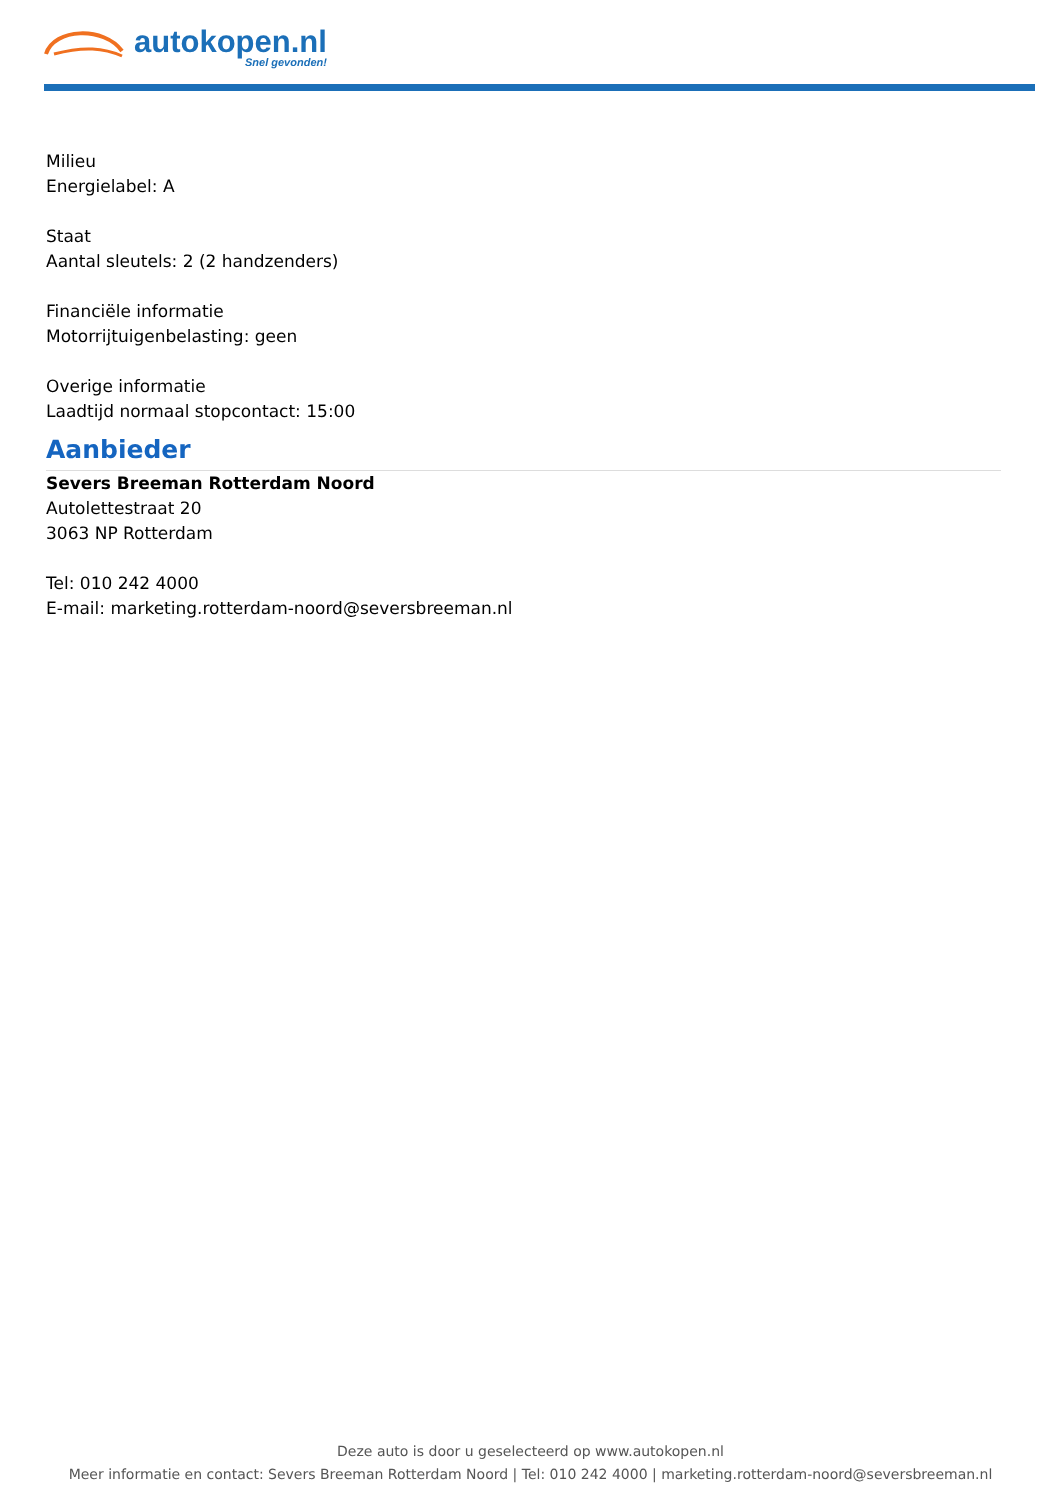autokopen.nl Snel gevonden!
Milieu
Energielabel: A
Staat
Aantal sleutels: 2 (2 handzenders)
Financiële informatie
Motorrijtuigenbelasting: geen
Overige informatie
Laadtijd normaal stopcontact: 15:00
Aanbieder
Severs Breeman Rotterdam Noord
Autolettestraat 20
3063 NP Rotterdam
Tel: 010 242 4000
E-mail: marketing.rotterdam-noord@seversbreeman.nl
Deze auto is door u geselecteerd op www.autokopen.nl
Meer informatie en contact: Severs Breeman Rotterdam Noord | Tel: 010 242 4000 | marketing.rotterdam-noord@seversbreeman.nl